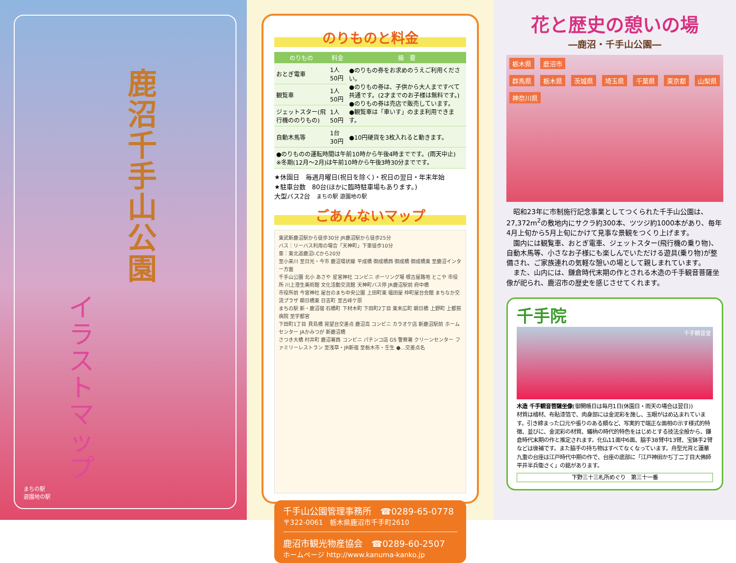鹿沼 千手山公園
イラストマップ
まちの駅
遊園地の駅
のりものと料金
| のりもの | 料金 | 摘 要 |
| --- | --- | --- |
| おとぎ電車 | 1人50円 | ●のりもの券をお求めのうえご利用ください。 ●のりもの券は、子供から大人まですべて共通です。(2才までのお子様は無料です。) ●のりもの券は売店で販売しています。 ●観覧車は「車いす」のまま利用できます。 |
| 観覧車 | 1人50円 | |
| ジェットスター(飛行機ののりもの) | 1人50円 | |
| 自動木馬等 | 1台30円 | ●10円硬貨を3枚入れると動きます。 |
| ●のりものの運転時間は午前10時から午後4時までです。(雨天中止) ※冬期(12月～2月)は午前10時から午後3時30分までです。 | | |
★休園日　毎週月曜日(祝日を除く)・祝日の翌日・年末年始
★駐車台数　80台(ほかに臨時駐車場もあります。)
大型バス2台　まちの駅 遊園地の駅
ごあんないマップ
東武新鹿沼駅から徒歩30分 JR鹿沼駅から徒歩25分
バス：リーバス利用の場合「天神町」下車徒歩10分
車：東北道鹿沼I.Cから20分
至小来川 至日光・今市 鹿沼環状線 平成橋 御成橋西 御成橋 御成橋東 至鹿沼インター方面
千手山公園 北小 あさや 星宮神社 コンビニ ボーリング場 根古屋路地 とこや 市役所 川上澄生美術館 文化活動交流館 天神町バス停 JR鹿沼駅前 府中橋
市役所前 今宮神社 屋台のまち中央公園 上田町東 福田屋 仲町屋台会館 まちなか交流プラザ 朝日橋東 日吉町 至古峰ケ原
まちの駅 新・鹿沼宿 石橋町 下材木町 下田町2丁目 東末広町 朝日橋 上野町 上都賀病院 至宇都宮
下田町1丁目 貝島橋 晃望台交差点 鹿沼高 コンビニ カラオケ店 新鹿沼駅前 ホームセンター JAかみつが 新鹿沼橋
さつき大橋 村井町 鹿沼署西 コンビニ パチンコ店 GS 警察署 クリーンセンター ファミリーレストラン 至浅草・JR新宿 至栃木市・壬生 ●…交差点名
千手山公園管理事務所　☎0289-65-0778
〒322-0061　栃木県鹿沼市千手町2610
鹿沼市観光物産協会　☎0289-60-2507
ホームページ http://www.kanuma-kanko.jp
花と歴史の憩いの場
―鹿沼・千手山公園―
栃木県 鹿沼市
群馬県 栃木県 茨城県 埼玉県 千葉県 東京都 山梨県 神奈川県
　昭和23年に市制施行記念事業としてつくられた千手山公園は、27,372m<sup>2</sup>の敷地内にサクラ約300本、ツツジ約1000本があり、毎年4月上旬から5月上旬にかけて見事な景観をつくり上げます。
　園内には観覧車、おとぎ電車、ジェットスター(飛行機の乗り物)、自動木馬等、小さなお子様にも楽しんでいただける遊具(乗り物)が整備され、ご家族連れの気軽な憩いの場として親しまれています。
　また、山内には、鎌倉時代末期の作とされる木造の千手観音菩薩坐像が祀られ、鹿沼市の歴史を感じさせてくれます。
千手院
千手観音堂
木造 千手観音菩薩坐像(御開帳日は毎月1日(休園日・雨天の場合は翌日))
材質は檜材、布貼漆箔で、肉身部には金泥彩を施し、玉眼がはめ込まれています。引き締まった口元や張りのある頬など、写実的で端正な面相の示す様式的特徴、並びに、金泥彩の材質、蟻枘の時代的特色をはじめとする技法全般から、鎌倉時代末期の作と推定されます。化仏11面中6面、脇手38臂中13臂、宝鉢手2臂などは後補です。また脇手の持ち物はすべてなくなっています。舟型光背と蓮華九重の台座は江戸時代中期の作で、台座の底部に「江戸神田かぢ丁二丁目大佛師平井半兵衛さく」の銘があります。
下野三十三札所めぐり　第三十一番